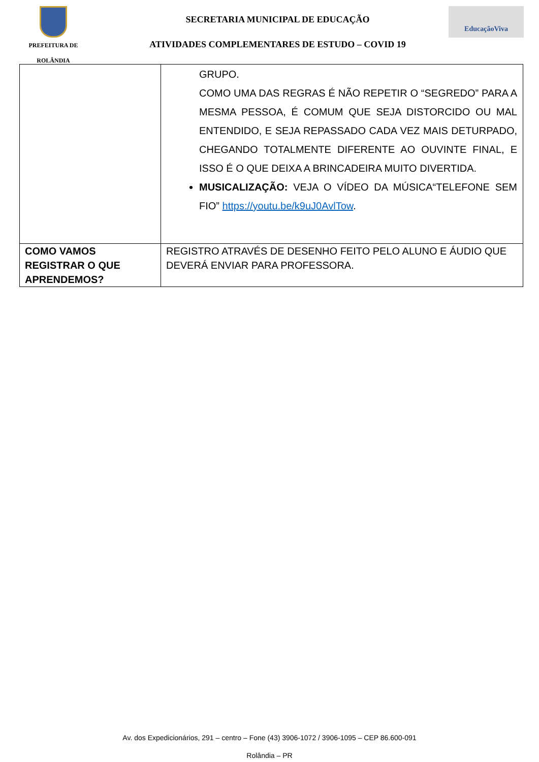PREFEITURA DE
ROLÂNDIA
SECRETARIA MUNICIPAL DE EDUCAÇÃO
ATIVIDADES COMPLEMENTARES DE ESTUDO – COVID 19
EducaçãoViva
| | GRUPO. COMO UMA DAS REGRAS É NÃO REPETIR O “SEGREDO” PARA A MESMA PESSOA, É COMUM QUE SEJA DISTORCIDO OU MAL ENTENDIDO, E SEJA REPASSADO CADA VEZ MAIS DETURPADO, CHEGANDO TOTALMENTE DIFERENTE AO OUVINTE FINAL, E ISSO É O QUE DEIXA A BRINCADEIRA MUITO DIVERTIDA. MUSICALIZAÇÃO: VEJA O VÍDEO DA MÚSICA“TELEFONE SEM FIO” https://youtu.be/k9uJ0AvlTow . |
| COMO VAMOS REGISTRAR O QUE APRENDEMOS? | REGISTRO ATRAVÉS DE DESENHO FEITO PELO ALUNO E ÁUDIO QUE DEVERÁ ENVIAR PARA PROFESSORA. |
Av. dos Expedicionários, 291 – centro – Fone (43) 3906-1072 / 3906-1095 – CEP 86.600-091
Rolândia – PR